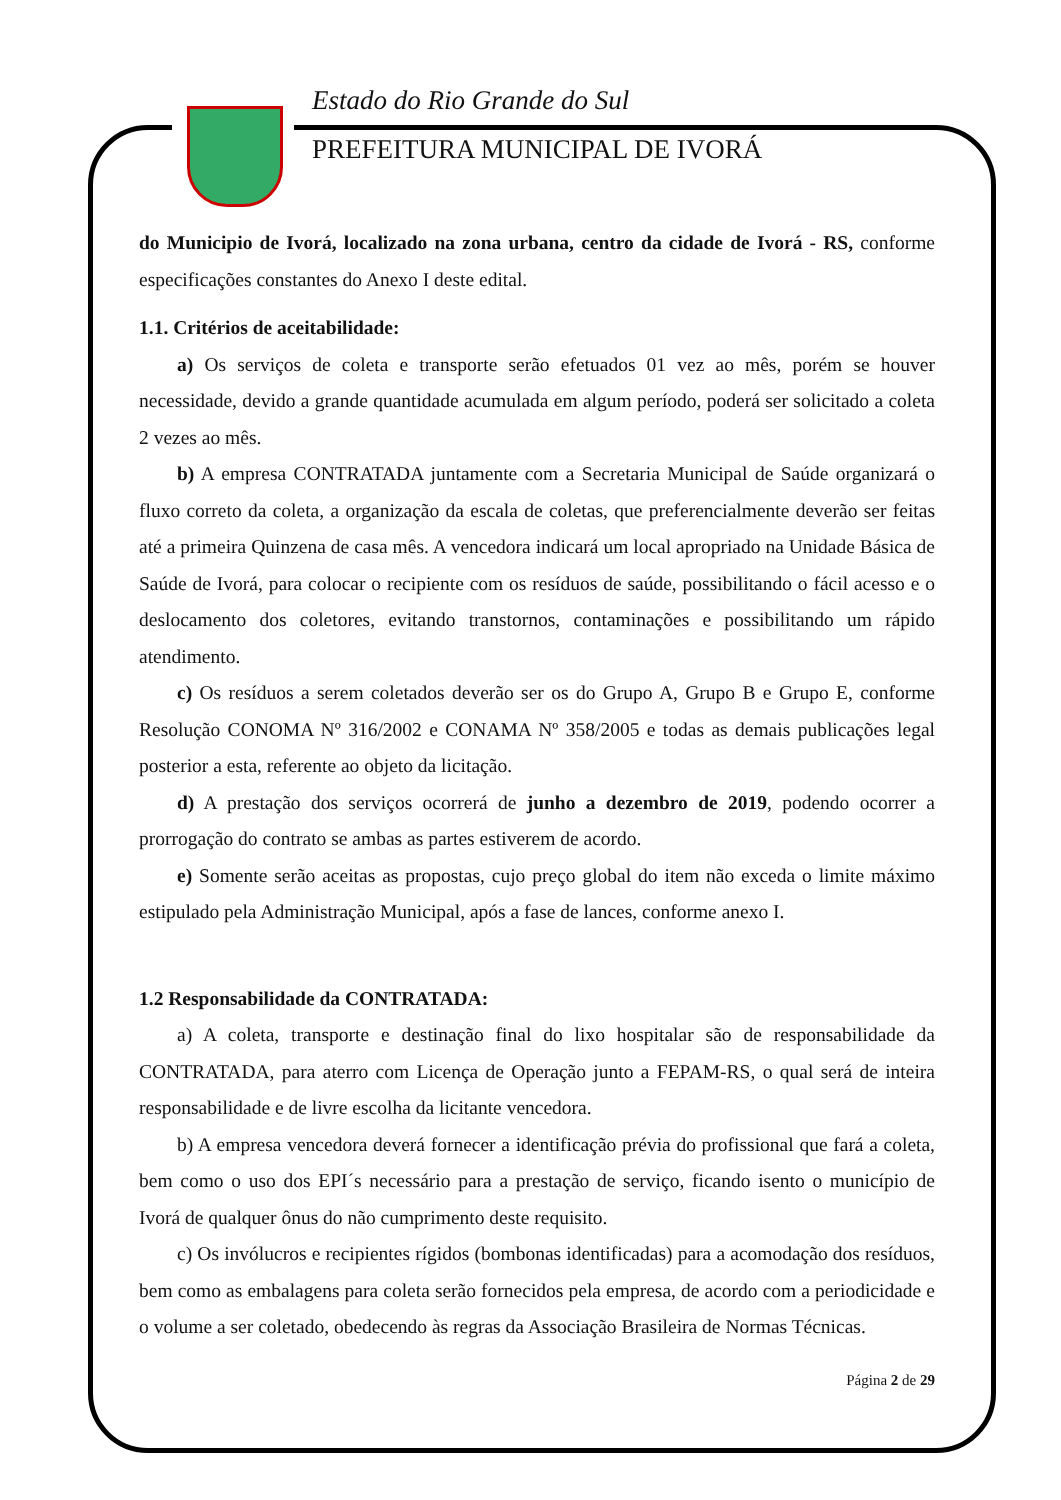Estado do Rio Grande do Sul
PREFEITURA MUNICIPAL DE IVORÁ
do Municipio de Ivorá, localizado na zona urbana, centro da cidade de Ivorá - RS, conforme especificações constantes do Anexo I deste edital.
1.1. Critérios de aceitabilidade:
a) Os serviços de coleta e transporte serão efetuados 01 vez ao mês, porém se houver necessidade, devido a grande quantidade acumulada em algum período, poderá ser solicitado a coleta 2 vezes ao mês.
b) A empresa CONTRATADA juntamente com a Secretaria Municipal de Saúde organizará o fluxo correto da coleta, a organização da escala de coletas, que preferencialmente deverão ser feitas até a primeira Quinzena de casa mês. A vencedora indicará um local apropriado na Unidade Básica de Saúde de Ivorá, para colocar o recipiente com os resíduos de saúde, possibilitando o fácil acesso e o deslocamento dos coletores, evitando transtornos, contaminações e possibilitando um rápido atendimento.
c) Os resíduos a serem coletados deverão ser os do Grupo A, Grupo B e Grupo E, conforme Resolução CONOMA Nº 316/2002 e CONAMA Nº 358/2005 e todas as demais publicações legal posterior a esta, referente ao objeto da licitação.
d) A prestação dos serviços ocorrerá de junho a dezembro de 2019, podendo ocorrer a prorrogação do contrato se ambas as partes estiverem de acordo.
e) Somente serão aceitas as propostas, cujo preço global do item não exceda o limite máximo estipulado pela Administração Municipal, após a fase de lances, conforme anexo I.
1.2 Responsabilidade da CONTRATADA:
a) A coleta, transporte e destinação final do lixo hospitalar são de responsabilidade da CONTRATADA, para aterro com Licença de Operação junto a FEPAM-RS, o qual será de inteira responsabilidade e de livre escolha da licitante vencedora.
b) A empresa vencedora deverá fornecer a identificação prévia do profissional que fará a coleta, bem como o uso dos EPI´s necessário para a prestação de serviço, ficando isento o município de Ivorá de qualquer ônus do não cumprimento deste requisito.
c) Os invólucros e recipientes rígidos (bombonas identificadas) para a acomodação dos resíduos, bem como as embalagens para coleta serão fornecidos pela empresa, de acordo com a periodicidade e o volume a ser coletado, obedecendo às regras da Associação Brasileira de Normas Técnicas.
Página 2 de 29